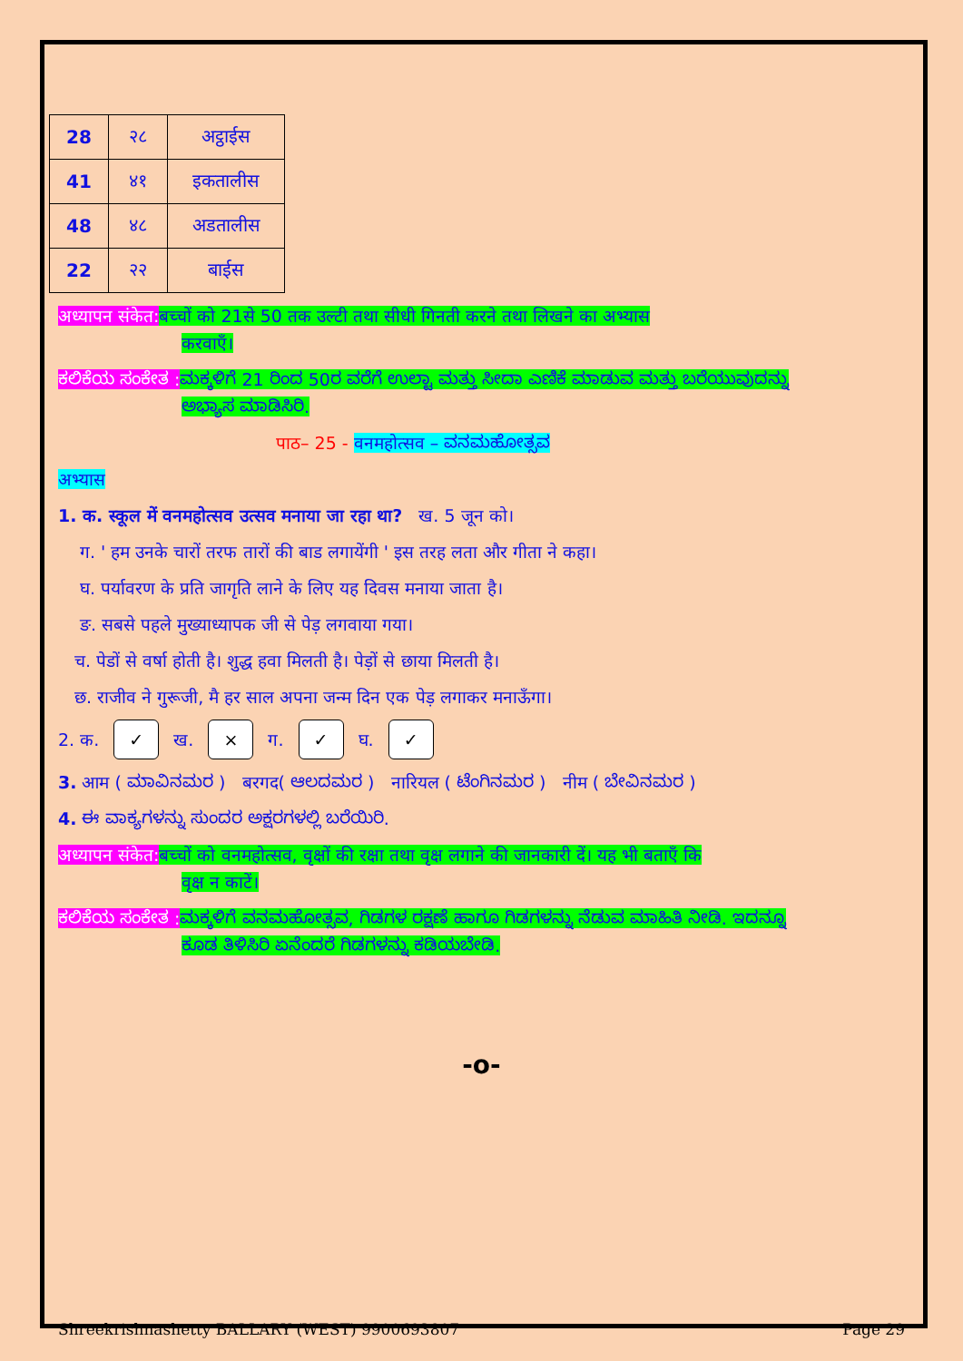| 28 | २८ | अट्ठाईस |
| 41 | ४१ | इकतालीस |
| 48 | ४८ | अडतालीस |
| 22 | २२ | बाईस |
अध्यापन संकेत: बच्चों को 21से 50 तक उल्टी तथा सीधी गिनती करने तथा लिखने का अभ्यास
करवाएँ।
ಕಲಿಕೆಯ ಸಂಕೇತ : ಮಕ್ಕಳಿಗೆ 21 ರಿಂದ 50ರ ವರೆಗೆ ಉಲ್ಟಾ ಮತ್ತು ಸೀದಾ ಎಣಿಕೆ ಮಾಡುವ ಮತ್ತು ಬರೆಯುವುದನ್ನು
ಅಭ್ಯಾಸ ಮಾಡಿಸಿರಿ.
पाठ– 25 - वनमहोत्सव – ವನಮಹೋತ್ಸವ
अभ्यास
1. क. स्कूल में वनमहोत्सव उत्सव मनाया जा रहा था? ख. 5 जून को।
ग. ' हम उनके चारों तरफ तारों की बाड लगायेंगी ' इस तरह लता और गीता ने कहा।
घ. पर्यावरण के प्रति जागृति लाने के लिए यह दिवस मनाया जाता है।
ङ. सबसे पहले मुख्याध्यापक जी से पेड़ लगवाया गया।
च. पेडों से वर्षा होती है। शुद्ध हवा मिलती है। पेड़ों से छाया मिलती है।
छ. राजीव ने गुरूजी, मै हर साल अपना जन्म दिन एक पेड़ लगाकर मनाऊँगा।
2. क. ✓ ख. × ग. ✓ घ. ✓
3. आम ( ಮಾವಿನಮರ ) बरगद( ಆಲದಮರ ) नारियल ( ಟೆಂಗಿನಮರ ) नीम ( ಬೇವಿನಮರ )
4. ಈ ವಾಕ್ಯಗಳನ್ನು ಸುಂದರ ಅಕ್ಷರಗಳಲ್ಲಿ ಬರೆಯಿರಿ.
अध्यापन संकेत: बच्चों को वनमहोत्सव, वृक्षों की रक्षा तथा वृक्ष लगाने की जानकारी दें। यह भी बताएँ कि
वृक्ष न काटें।
ಕಲಿಕೆಯ ಸಂಕೇತ : ಮಕ್ಕಳಿಗೆ ವನಮಹೋತ್ಸವ, ಗಿಡಗಳ ರಕ್ಷಣೆ ಹಾಗೂ ಗಿಡಗಳನ್ನು ನೆಡುವ ಮಾಹಿತಿ ನೀಡಿ. ಇದನ್ನೂ
ಕೂಡ ತಿಳಿಸಿರಿ ಏನೆಂದರೆ ಗಿಡಗಳನ್ನು ಕಡಿಯಬೇಡಿ.
-o-
Shreekrishnashetty BALLARY (WEST) 9900693807 Page 29